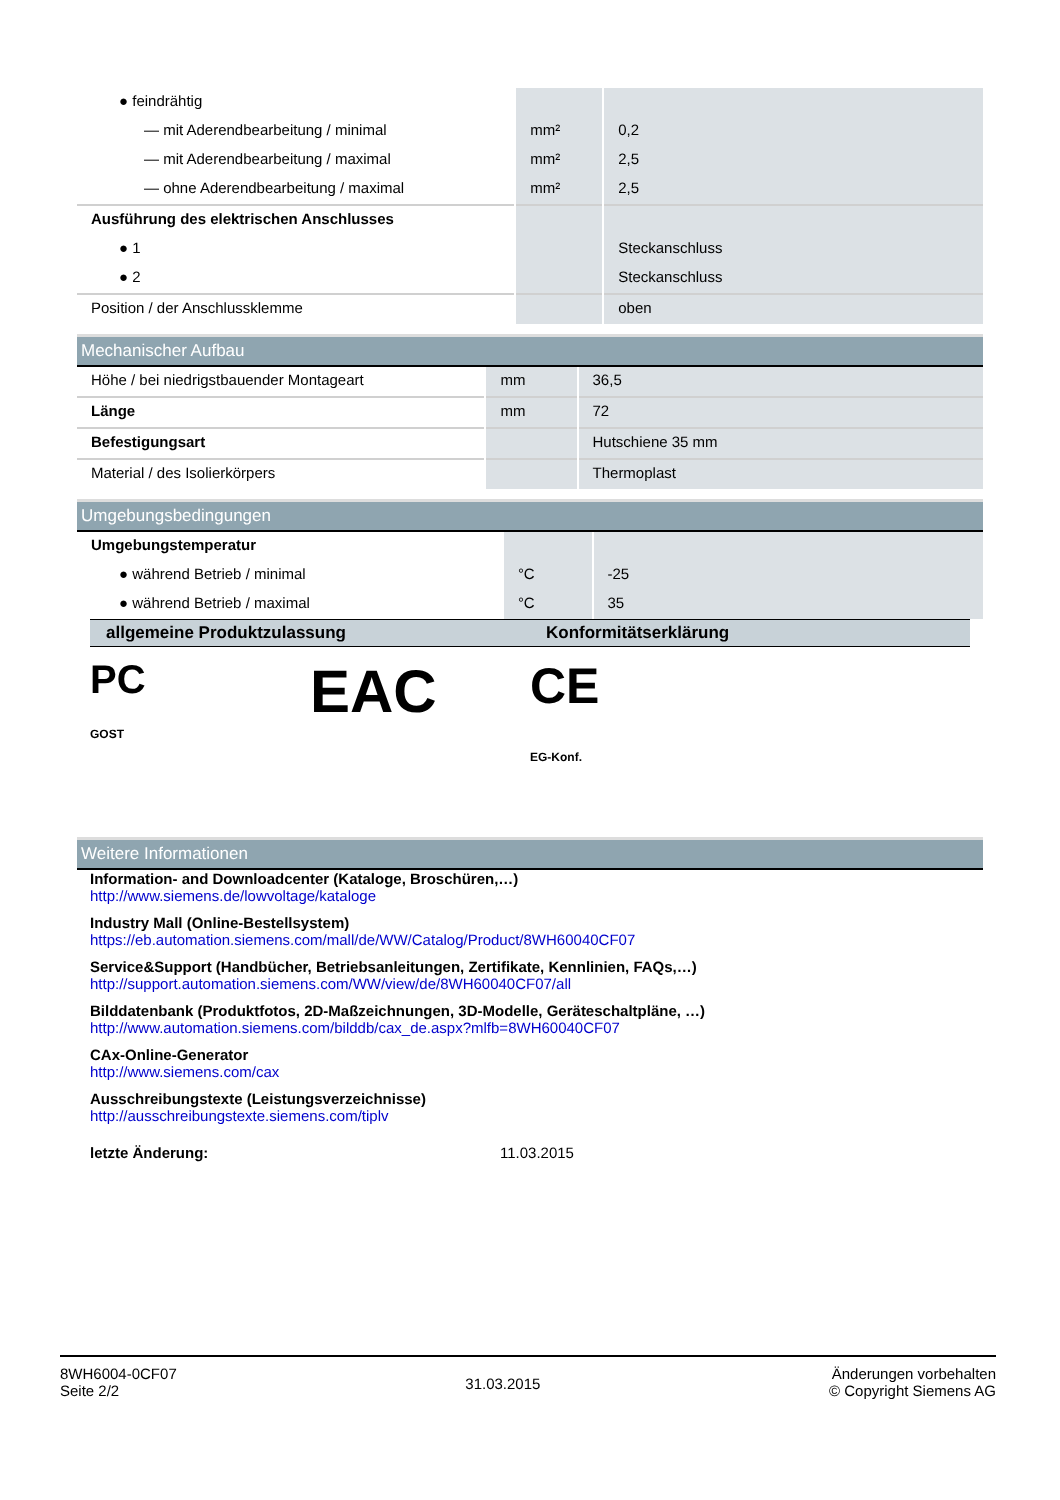| ● feindrähtig | | |
| — mit Aderendbearbeitung / minimal | mm² | 0,2 |
| — mit Aderendbearbeitung / maximal | mm² | 2,5 |
| — ohne Aderendbearbeitung / maximal | mm² | 2,5 |
| Ausführung des elektrischen Anschlusses | | |
| ● 1 | | Steckanschluss |
| ● 2 | | Steckanschluss |
| Position / der Anschlussklemme | | oben |
Mechanischer Aufbau
| Höhe / bei niedrigstbauender Montageart | mm | 36,5 |
| Länge | mm | 72 |
| Befestigungsart | | Hutschiene 35 mm |
| Material / des Isolierkörpers | | Thermoplast |
Umgebungsbedingungen
| Umgebungstemperatur | | |
| ● während Betrieb / minimal | °C | -25 |
| ● während Betrieb / maximal | °C | 35 |
allgemeine Produktzulassung Konformitätserklärung
PC
GOST
EAC
CE
EG-Konf.
Weitere Informationen
Information- and Downloadcenter (Kataloge, Broschüren,…)
http://www.siemens.de/lowvoltage/kataloge
Industry Mall (Online-Bestellsystem)
https://eb.automation.siemens.com/mall/de/WW/Catalog/Product/8WH60040CF07
Service&Support (Handbücher, Betriebsanleitungen, Zertifikate, Kennlinien, FAQs,…)
http://support.automation.siemens.com/WW/view/de/8WH60040CF07/all
Bilddatenbank (Produktfotos, 2D-Maßzeichnungen, 3D-Modelle, Geräteschaltpläne, …)
http://www.automation.siemens.com/bilddb/cax_de.aspx?mlfb=8WH60040CF07
CAx-Online-Generator
http://www.siemens.com/cax
Ausschreibungstexte (Leistungsverzeichnisse)
http://ausschreibungstexte.siemens.com/tiplv
letzte Änderung: 11.03.2015
8WH6004-0CF07
Seite 2/2
31.03.2015
Änderungen vorbehalten
© Copyright Siemens AG